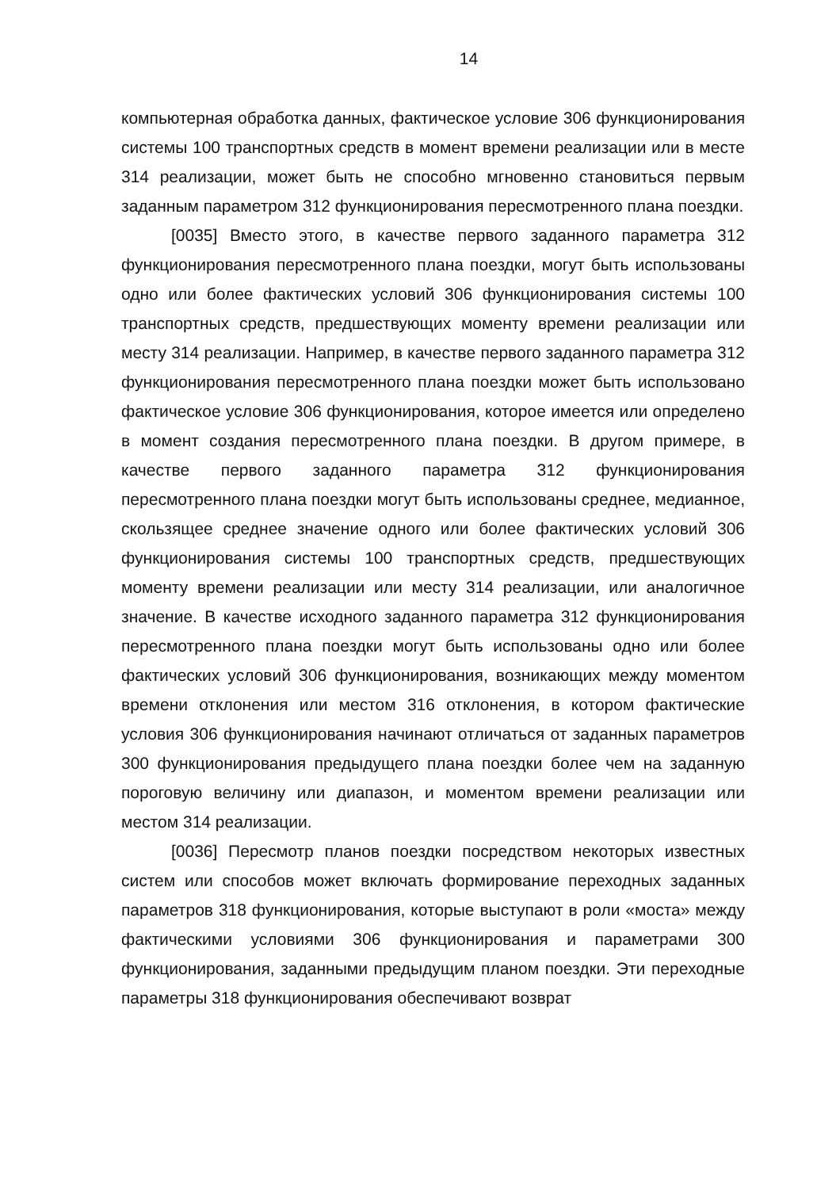14
компьютерная обработка данных, фактическое условие 306 функционирования системы 100 транспортных средств в момент времени реализации или в месте 314 реализации, может быть не способно мгновенно становиться первым заданным параметром 312 функционирования пересмотренного плана поездки.
[0035] Вместо этого, в качестве первого заданного параметра 312 функционирования пересмотренного плана поездки, могут быть использованы одно или более фактических условий 306 функционирования системы 100 транспортных средств, предшествующих моменту времени реализации или месту 314 реализации. Например, в качестве первого заданного параметра 312 функционирования пересмотренного плана поездки может быть использовано фактическое условие 306 функционирования, которое имеется или определено в момент создания пересмотренного плана поездки. В другом примере, в качестве первого заданного параметра 312 функционирования пересмотренного плана поездки могут быть использованы среднее, медианное, скользящее среднее значение одного или более фактических условий 306 функционирования системы 100 транспортных средств, предшествующих моменту времени реализации или месту 314 реализации, или аналогичное значение. В качестве исходного заданного параметра 312 функционирования пересмотренного плана поездки могут быть использованы одно или более фактических условий 306 функционирования, возникающих между моментом времени отклонения или местом 316 отклонения, в котором фактические условия 306 функционирования начинают отличаться от заданных параметров 300 функционирования предыдущего плана поездки более чем на заданную пороговую величину или диапазон, и моментом времени реализации или местом 314 реализации.
[0036] Пересмотр планов поездки посредством некоторых известных систем или способов может включать формирование переходных заданных параметров 318 функционирования, которые выступают в роли «моста» между фактическими условиями 306 функционирования и параметрами 300 функционирования, заданными предыдущим планом поездки. Эти переходные параметры 318 функционирования обеспечивают возврат